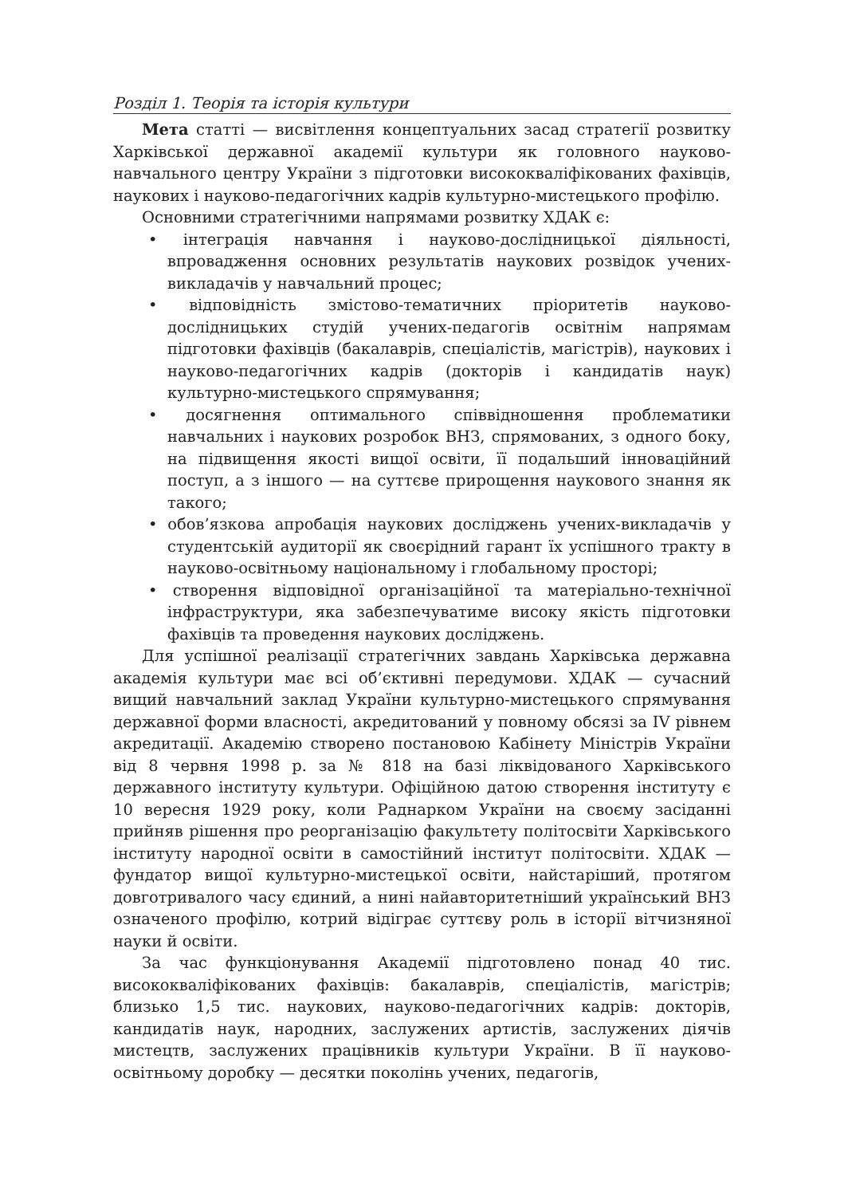Розділ 1. Теорія та історія культури
Мета статті — висвітлення концептуальних засад стратегії розвитку Харківської державної академії культури як головного науково-навчального центру України з підготовки висококваліфікованих фахівців, наукових і науково-педагогічних кадрів культурно-мистецького профілю.
Основними стратегічними напрямами розвитку ХДАК є:
• інтеграція навчання і науково-дослідницької діяльності, впровадження основних результатів наукових розвідок учених-викладачів у навчальний процес;
• відповідність змістово-тематичних пріоритетів науково-дослідницьких студій учених-педагогів освітнім напрямам підготовки фахівців (бакалаврів, спеціалістів, магістрів), наукових і науково-педагогічних кадрів (докторів і кандидатів наук) культурно-мистецького спрямування;
• досягнення оптимального співвідношення проблематики навчальних і наукових розробок ВНЗ, спрямованих, з одного боку, на підвищення якості вищої освіти, її подальший інноваційний поступ, а з іншого — на суттєве прирощення наукового знання як такого;
• обов’язкова апробація наукових досліджень учених-викладачів у студентській аудиторії як своєрідний гарант їх успішного тракту в науково-освітньому національному і глобальному просторі;
• створення відповідної організаційної та матеріально-технічної інфраструктури, яка забезпечуватиме високу якість підготовки фахівців та проведення наукових досліджень.
Для успішної реалізації стратегічних завдань Харківська державна академія культури має всі об’єктивні передумови. ХДАК — сучасний вищий навчальний заклад України культурно-мистецького спрямування державної форми власності, акредитований у повному обсязі за IV рівнем акредитації. Академію створено постановою Кабінету Міністрів України від 8 червня 1998 р. за № 818 на базі ліквідованого Харківського державного інституту культури. Офіційною датою створення інституту є 10 вересня 1929 року, коли Раднарком України на своєму засіданні прийняв рішення про реорганізацію факультету політосвіти Харківського інституту народної освіти в самостійний інститут політосвіти. ХДАК — фундатор вищої культурно-мистецької освіти, найстаріший, протягом довготривалого часу єдиний, а нині найавторитетніший український ВНЗ означеного профілю, котрий відіграє суттєву роль в історії вітчизняної науки й освіти.
За час функціонування Академії підготовлено понад 40 тис. висококваліфікованих фахівців: бакалаврів, спеціалістів, магістрів; близько 1,5 тис. наукових, науково-педагогічних кадрів: докторів, кандидатів наук, народних, заслужених артистів, заслужених діячів мистецтв, заслужених працівників культури України. В її науково-освітньому доробку — десятки поколінь учених, педагогів,